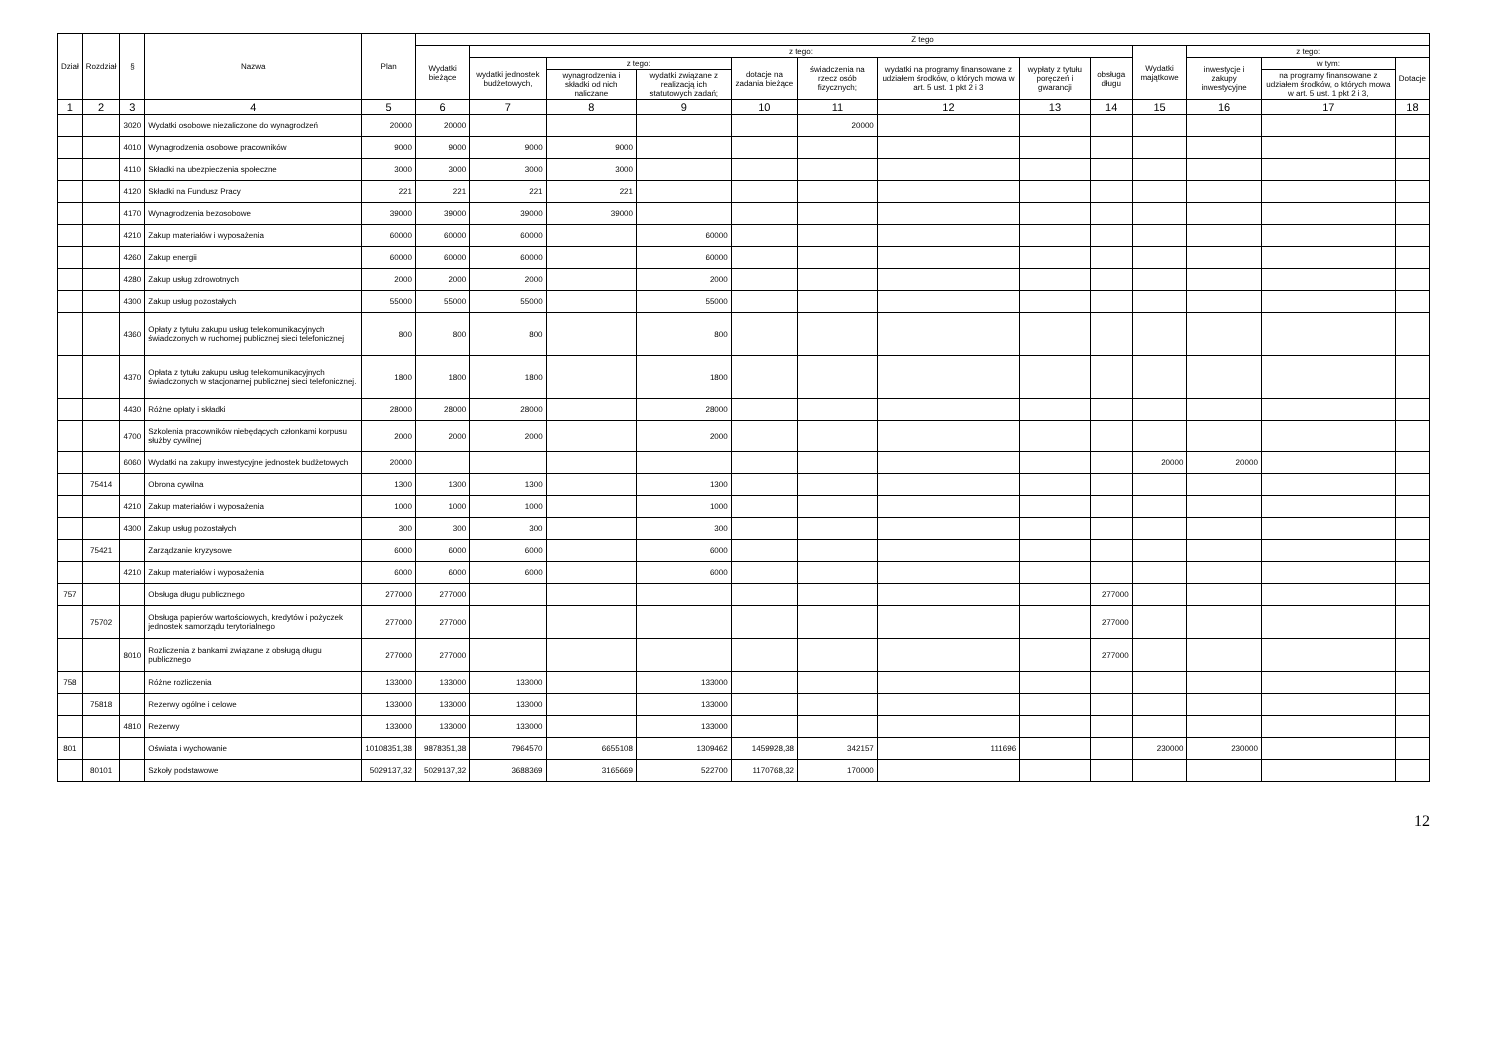| Dział | Rozdział | § | Nazwa | Plan | Z tego | | | | | | | | | | | | |
| --- | --- | --- | --- | --- | --- | --- | --- | --- | --- | --- | --- | --- | --- | --- | --- | --- | --- |
| | | | | | Wydatki bieżące | z tego: | | | | | | | | Wydatki majątkowe | z tego: | | |
| | | | | | | wydatki jednostek budżetowych, | z tego: | | dotacje na zadania bieżące | świadczenia na rzecz osób fizycznych; | wydatki na programy finansowane z udziałem środków, o których mowa w art. 5 ust. 1 pkt 2 i 3 | wypłaty z tytułu poręczeń i gwarancji | obsługa długu | | inwestycje i zakupy inwestycyjne | w tym: | Dotacje |
| | | | | | | | wynagrodzenia i składki od nich naliczane | wydatki związane z realizacją ich statutowych zadań; | | | | | | | | na programy finansowane z udziałem środków, o których mowa w art. 5 ust. 1 pkt 2 i 3, | |
| 1 | 2 | 3 | 4 | 5 | 6 | 7 | 8 | 9 | 10 | 11 | 12 | 13 | 14 | 15 | 16 | 17 | 18 |
| | | 3020 | Wydatki osobowe niezaliczone do wynagrodzeń | 20000 | 20000 | | | | | 20000 | | | | | | | |
| | | 4010 | Wynagrodzenia osobowe pracowników | 9000 | 9000 | 9000 | 9000 | | | | | | | | | | |
| | | 4110 | Składki na ubezpieczenia społeczne | 3000 | 3000 | 3000 | 3000 | | | | | | | | | | |
| | | 4120 | Składki na Fundusz Pracy | 221 | 221 | 221 | 221 | | | | | | | | | | |
| | | 4170 | Wynagrodzenia bezosobowe | 39000 | 39000 | 39000 | 39000 | | | | | | | | | | |
| | | 4210 | Zakup materiałów i wyposażenia | 60000 | 60000 | 60000 | | 60000 | | | | | | | | | |
| | | 4260 | Zakup energii | 60000 | 60000 | 60000 | | 60000 | | | | | | | | | |
| | | 4280 | Zakup usług zdrowotnych | 2000 | 2000 | 2000 | | 2000 | | | | | | | | | |
| | | 4300 | Zakup usług pozostałych | 55000 | 55000 | 55000 | | 55000 | | | | | | | | | |
| | | 4360 | Opłaty z tytułu zakupu usług telekomunikacyjnych świadczonych w ruchomej publicznej sieci telefonicznej | 800 | 800 | 800 | | 800 | | | | | | | | | |
| | | 4370 | Opłata z tytułu zakupu usług telekomunikacyjnych świadczonych w stacjonarnej publicznej sieci telefonicznej. | 1800 | 1800 | 1800 | | 1800 | | | | | | | | | |
| | | 4430 | Różne opłaty i składki | 28000 | 28000 | 28000 | | 28000 | | | | | | | | | |
| | | 4700 | Szkolenia pracowników niebędących członkami korpusu służby cywilnej | 2000 | 2000 | 2000 | | 2000 | | | | | | | | | |
| | | 6060 | Wydatki na zakupy inwestycyjne jednostek budżetowych | 20000 | | | | | | | | | | 20000 | 20000 | | |
| | 75414 | | Obrona cywilna | 1300 | 1300 | 1300 | | 1300 | | | | | | | | | |
| | | 4210 | Zakup materiałów i wyposażenia | 1000 | 1000 | 1000 | | 1000 | | | | | | | | | |
| | | 4300 | Zakup usług pozostałych | 300 | 300 | 300 | | 300 | | | | | | | | | |
| | 75421 | | Zarządzanie kryzysowe | 6000 | 6000 | 6000 | | 6000 | | | | | | | | | |
| | | 4210 | Zakup materiałów i wyposażenia | 6000 | 6000 | 6000 | | 6000 | | | | | | | | | |
| 757 | | | Obsługa długu publicznego | 277000 | 277000 | | | | | | | | 277000 | | | | |
| | 75702 | | Obsługa papierów wartościowych, kredytów i pożyczek jednostek samorządu terytorialnego | 277000 | 277000 | | | | | | | | 277000 | | | | |
| | | 8010 | Rozliczenia z bankami związane z obsługą długu publicznego | 277000 | 277000 | | | | | | | | 277000 | | | | |
| 758 | | | Różne rozliczenia | 133000 | 133000 | 133000 | | 133000 | | | | | | | | | |
| | 75818 | | Rezerwy ogólne i celowe | 133000 | 133000 | 133000 | | 133000 | | | | | | | | | |
| | | 4810 | Rezerwy | 133000 | 133000 | 133000 | | 133000 | | | | | | | | | |
| 801 | | | Oświata i wychowanie | 10108351,38 | 9878351,38 | 7964570 | 6655108 | 1309462 | 1459928,38 | 342157 | 111696 | | | 230000 | 230000 | | |
| | 80101 | | Szkoły podstawowe | 5029137,32 | 5029137,32 | 3688369 | 3165669 | 522700 | 1170768,32 | 170000 | | | | | | | |
12